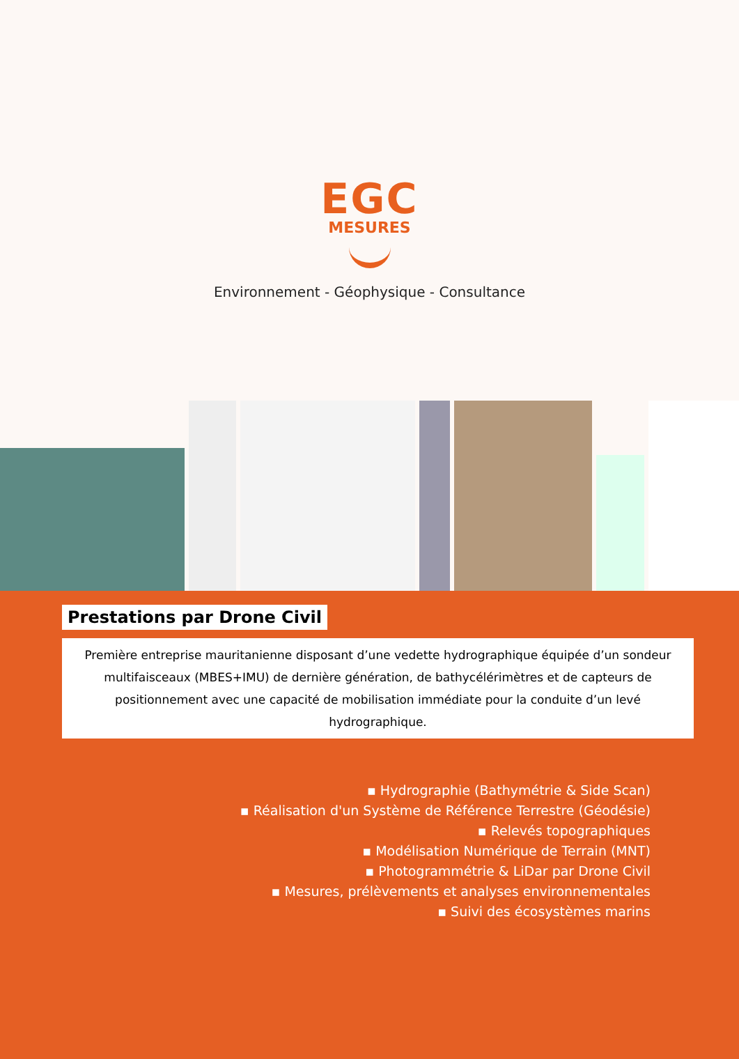EGC
MESURES
Environnement - Géophysique - Consultance
Prestations par Drone Civil
Première entreprise mauritanienne disposant d’une vedette hydrographique équipée d’un sondeur multifaisceaux (MBES+IMU) de dernière génération, de bathycélérimètres et de capteurs de positionnement avec une capacité de mobilisation immédiate pour la conduite d’un levé hydrographique.
▪ Hydrographie (Bathymétrie & Side Scan)
▪ Réalisation d'un Système de Référence Terrestre (Géodésie)
▪ Relevés topographiques
▪ Modélisation Numérique de Terrain (MNT)
▪ Photogrammétrie & LiDar par Drone Civil
▪ Mesures, prélèvements et analyses environnementales
▪ Suivi des écosystèmes marins